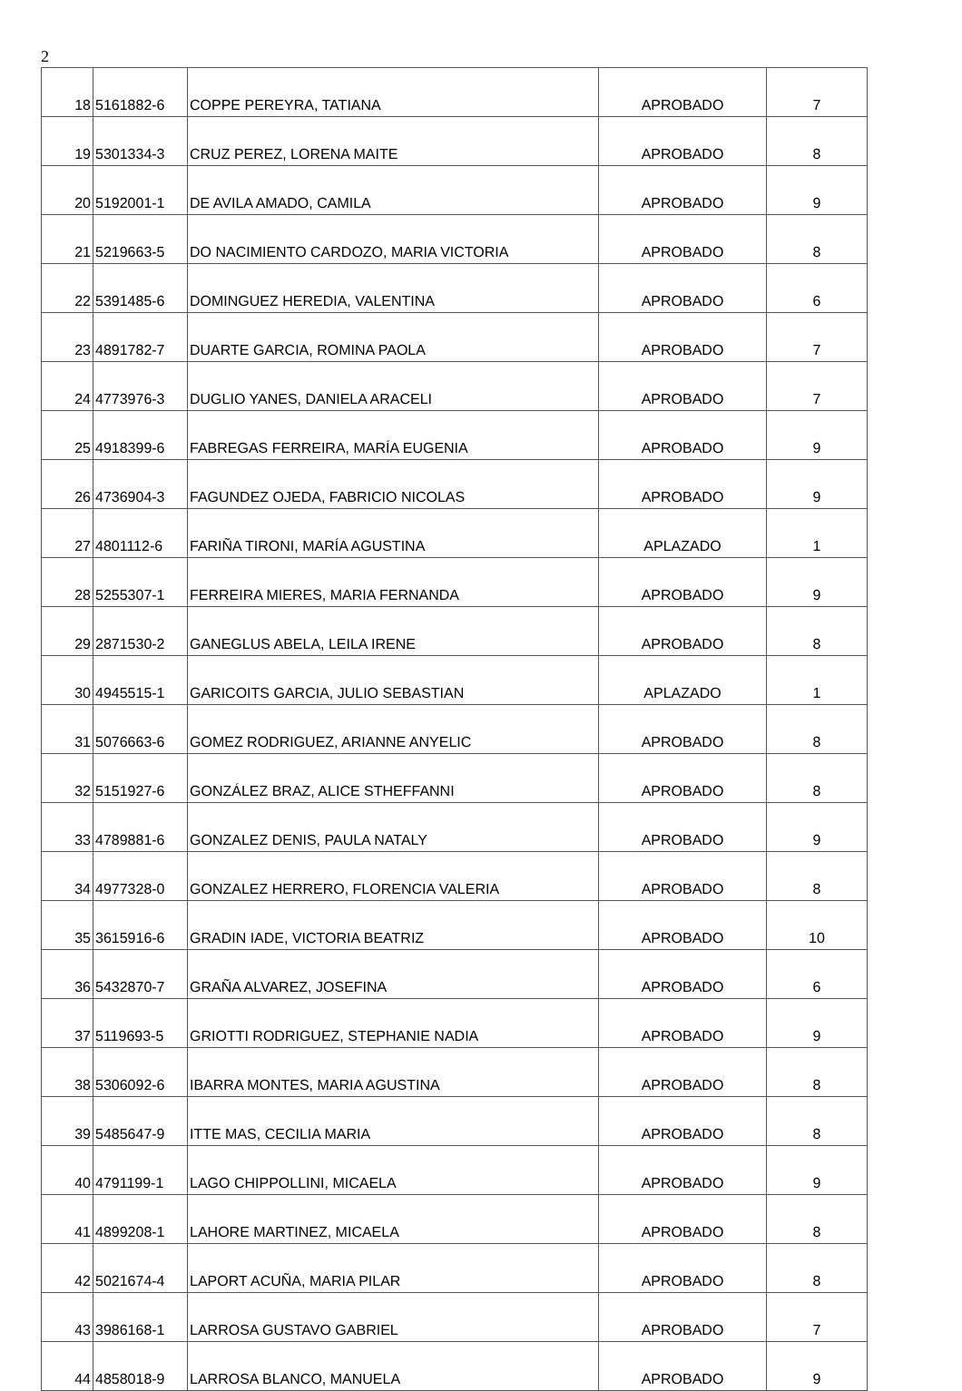2
| 18 | 5161882-6 | COPPE PEREYRA, TATIANA | APROBADO | 7 |
| 19 | 5301334-3 | CRUZ PEREZ, LORENA MAITE | APROBADO | 8 |
| 20 | 5192001-1 | DE AVILA AMADO, CAMILA | APROBADO | 9 |
| 21 | 5219663-5 | DO NACIMIENTO CARDOZO, MARIA VICTORIA | APROBADO | 8 |
| 22 | 5391485-6 | DOMINGUEZ HEREDIA, VALENTINA | APROBADO | 6 |
| 23 | 4891782-7 | DUARTE GARCIA, ROMINA PAOLA | APROBADO | 7 |
| 24 | 4773976-3 | DUGLIO YANES, DANIELA ARACELI | APROBADO | 7 |
| 25 | 4918399-6 | FABREGAS FERREIRA, MARÍA EUGENIA | APROBADO | 9 |
| 26 | 4736904-3 | FAGUNDEZ OJEDA, FABRICIO NICOLAS | APROBADO | 9 |
| 27 | 4801112-6 | FARIÑA TIRONI, MARÍA AGUSTINA | APLAZADO | 1 |
| 28 | 5255307-1 | FERREIRA MIERES, MARIA FERNANDA | APROBADO | 9 |
| 29 | 2871530-2 | GANEGLUS ABELA, LEILA IRENE | APROBADO | 8 |
| 30 | 4945515-1 | GARICOITS GARCIA, JULIO SEBASTIAN | APLAZADO | 1 |
| 31 | 5076663-6 | GOMEZ RODRIGUEZ, ARIANNE ANYELIC | APROBADO | 8 |
| 32 | 5151927-6 | GONZÁLEZ BRAZ, ALICE STHEFFANNI | APROBADO | 8 |
| 33 | 4789881-6 | GONZALEZ DENIS, PAULA NATALY | APROBADO | 9 |
| 34 | 4977328-0 | GONZALEZ HERRERO, FLORENCIA VALERIA | APROBADO | 8 |
| 35 | 3615916-6 | GRADIN IADE, VICTORIA BEATRIZ | APROBADO | 10 |
| 36 | 5432870-7 | GRAÑA ALVAREZ, JOSEFINA | APROBADO | 6 |
| 37 | 5119693-5 | GRIOTTI RODRIGUEZ, STEPHANIE NADIA | APROBADO | 9 |
| 38 | 5306092-6 | IBARRA MONTES, MARIA AGUSTINA | APROBADO | 8 |
| 39 | 5485647-9 | ITTE MAS, CECILIA MARIA | APROBADO | 8 |
| 40 | 4791199-1 | LAGO CHIPPOLLINI, MICAELA | APROBADO | 9 |
| 41 | 4899208-1 | LAHORE MARTINEZ, MICAELA | APROBADO | 8 |
| 42 | 5021674-4 | LAPORT ACUÑA, MARIA PILAR | APROBADO | 8 |
| 43 | 3986168-1 | LARROSA GUSTAVO GABRIEL | APROBADO | 7 |
| 44 | 4858018-9 | LARROSA BLANCO, MANUELA | APROBADO | 9 |